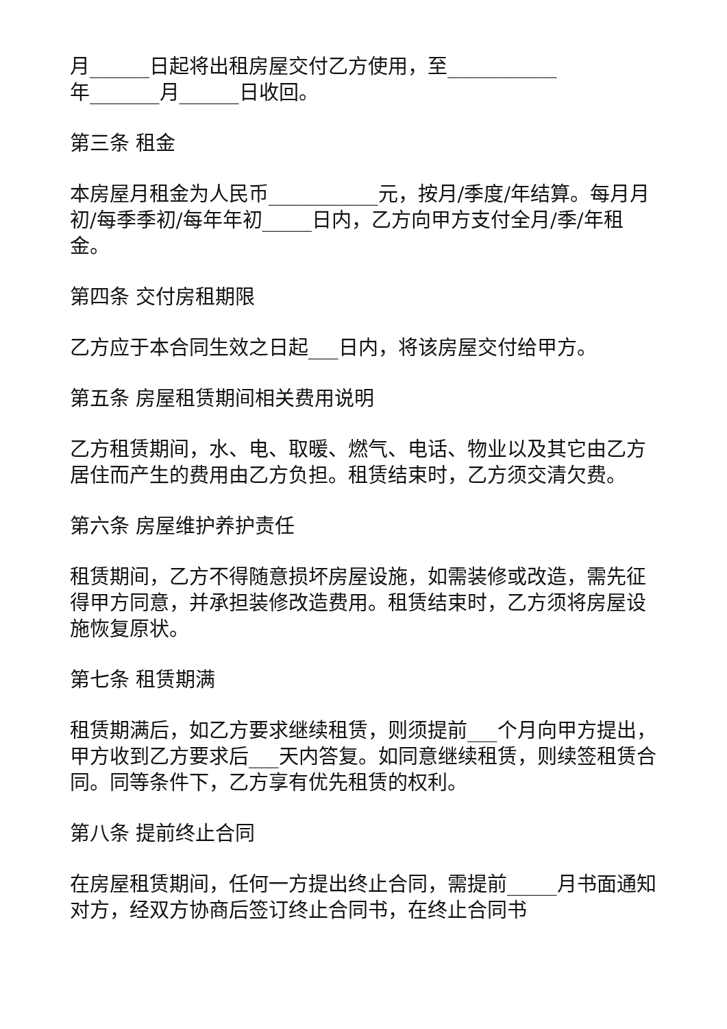月______日起将出租房屋交付乙方使用，至___________
年_______月______日收回。
第三条 租金
本房屋月租金为人民币___________元，按月/季度/年结算。每月月初/每季季初/每年年初_____日内，乙方向甲方支付全月/季/年租金。
第四条 交付房租期限
乙方应于本合同生效之日起___日内，将该房屋交付给甲方。
第五条 房屋租赁期间相关费用说明
乙方租赁期间，水、电、取暖、燃气、电话、物业以及其它由乙方居住而产生的费用由乙方负担。租赁结束时，乙方须交清欠费。
第六条 房屋维护养护责任
租赁期间，乙方不得随意损坏房屋设施，如需装修或改造，需先征得甲方同意，并承担装修改造费用。租赁结束时，乙方须将房屋设施恢复原状。
第七条 租赁期满
租赁期满后，如乙方要求继续租赁，则须提前___个月向甲方提出，甲方收到乙方要求后___天内答复。如同意继续租赁，则续签租赁合同。同等条件下，乙方享有优先租赁的权利。
第八条 提前终止合同
在房屋租赁期间，任何一方提出终止合同，需提前_____月书面通知对方，经双方协商后签订终止合同书，在终止合同书